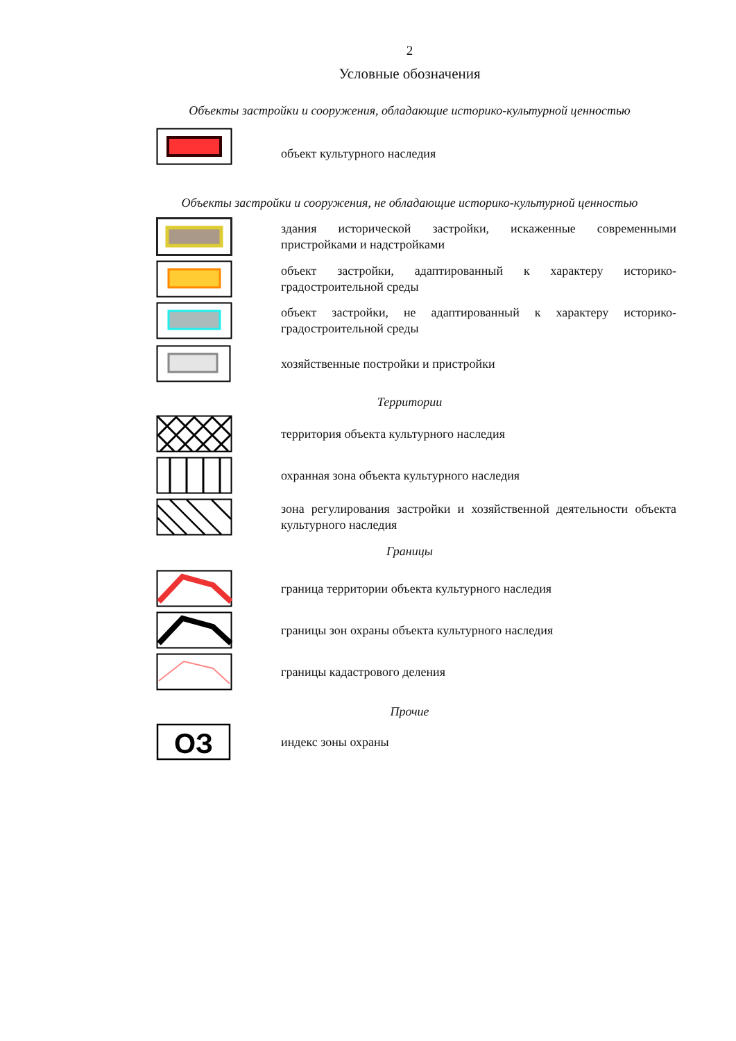2
Условные обозначения
Объекты застройки и сооружения, обладающие историко-культурной ценностью
объект культурного наследия
Объекты застройки и сооружения, не обладающие историко-культурной ценностью
здания исторической застройки, искаженные современными пристройками и надстройками
объект застройки, адаптированный к характеру историко-градостроительной среды
объект застройки, не адаптированный к характеру историко-градостроительной среды
хозяйственные постройки и пристройки
Территории
территория объекта культурного наследия
охранная зона объекта культурного наследия
зона регулирования застройки и хозяйственной деятельности объекта культурного наследия
Границы
граница территории объекта культурного наследия
границы зон охраны объекта культурного наследия
границы кадастрового деления
Прочие
ОЗ
индекс зоны охраны